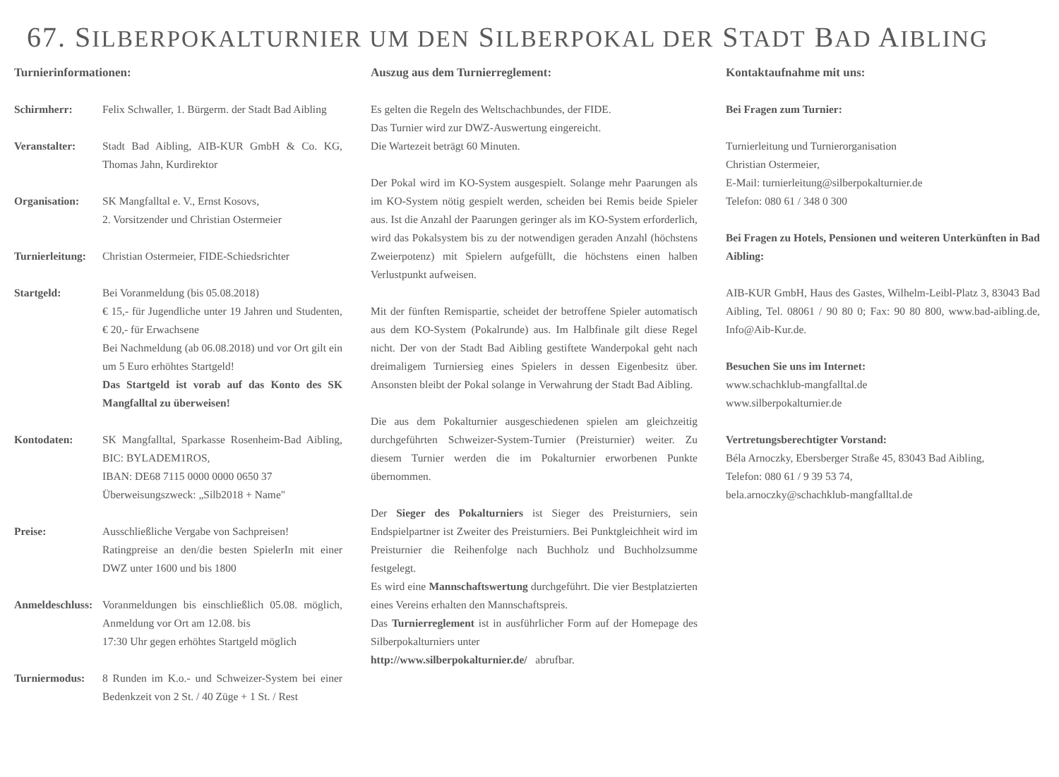67. SILBERPOKALTURNIER UM DEN SILBERPOKAL DER STADT BAD AIBLING
Turnierinformationen:
Schirmherr: Felix Schwaller, 1. Bürgerm. der Stadt Bad Aibling
Veranstalter: Stadt Bad Aibling, AIB-KUR GmbH & Co. KG, Thomas Jahn, Kurdirektor
Organisation: SK Mangfalltal e. V., Ernst Kosovs,
2. Vorsitzender und Christian Ostermeier
Turnierleitung:
Christian Ostermeier, FIDE-Schiedsrichter
Startgeld: Bei Voranmeldung (bis 05.08.2018)
€ 15,- für Jugendliche unter 19 Jahren und Studenten, € 20,- für Erwachsene
Bei Nachmeldung (ab 06.08.2018) und vor Ort gilt ein um 5 Euro erhöhtes Startgeld!
Das Startgeld ist vorab auf das Konto des SK Mangfalltal zu überweisen!
Kontodaten: SK Mangfalltal, Sparkasse Rosenheim-Bad Aibling, BIC: BYLADEM1ROS,
IBAN: DE68 7115 0000 0000 0650 37
Überweisungszweck: „Silb2018 + Name"
Preise: Ausschließliche Vergabe von Sachpreisen!
Ratingpreise an den/die besten SpielerIn mit einer DWZ unter 1600 und bis 1800
Anmeldeschluss:
Voranmeldungen bis einschließlich 05.08. möglich, Anmeldung vor Ort am 12.08. bis
17:30 Uhr gegen erhöhtes Startgeld möglich
Turniermodus: 8 Runden im K.o.- und Schweizer-System bei einer Bedenkzeit von 2 St. / 40 Züge + 1 St. / Rest
Auszug aus dem Turnierreglement:
Es gelten die Regeln des Weltschachbundes, der FIDE.
Das Turnier wird zur DWZ-Auswertung eingereicht.
Die Wartezeit beträgt 60 Minuten.
Der Pokal wird im KO-System ausgespielt. Solange mehr Paarungen als im KO-System nötig gespielt werden, scheiden bei Remis beide Spieler aus. Ist die Anzahl der Paarungen geringer als im KO-System erforderlich, wird das Pokalsystem bis zu der notwendigen geraden Anzahl (höchstens Zweierpotenz) mit Spielern aufgefüllt, die höchstens einen halben Verlustpunkt aufweisen.
Mit der fünften Remispartie, scheidet der betroffene Spieler automatisch aus dem KO-System (Pokalrunde) aus. Im Halbfinale gilt diese Regel nicht. Der von der Stadt Bad Aibling gestiftete Wanderpokal geht nach dreimaligem Turniersieg eines Spielers in dessen Eigenbesitz über. Ansonsten bleibt der Pokal solange in Verwahrung der Stadt Bad Aibling.
Die aus dem Pokalturnier ausgeschiedenen spielen am gleichzeitig durchgeführten Schweizer-System-Turnier (Preisturnier) weiter. Zu diesem Turnier werden die im Pokalturnier erworbenen Punkte übernommen.
Der Sieger des Pokalturniers ist Sieger des Preisturniers, sein Endspielpartner ist Zweiter des Preisturniers. Bei Punktgleichheit wird im Preisturnier die Reihenfolge nach Buchholz und Buchholzsumme festgelegt.
Es wird eine Mannschaftswertung durchgeführt. Die vier Bestplatzierten eines Vereins erhalten den Mannschaftspreis.
Das Turnierreglement ist in ausführlicher Form auf der Homepage des Silberpokalturniers unter
http://www.silberpokalturnier.de/ abrufbar.
Kontaktaufnahme mit uns:
Bei Fragen zum Turnier:
Turnierleitung und Turnierorganisation
Christian Ostermeier,
E-Mail: turnierleitung@silberpokalturnier.de
Telefon: 080 61 / 348 0 300
Bei Fragen zu Hotels, Pensionen und weiteren Unterkünften in Bad Aibling:
AIB-KUR GmbH, Haus des Gastes, Wilhelm-Leibl-Platz 3, 83043 Bad Aibling, Tel. 08061 / 90 80 0; Fax: 90 80 800, www.bad-aibling.de, Info@Aib-Kur.de.
Besuchen Sie uns im Internet:
www.schachklub-mangfalltal.de
www.silberpokalturnier.de
Vertretungsberechtigter Vorstand:
Béla Arnoczky, Ebersberger Straße 45, 83043 Bad Aibling,
Telefon: 080 61 / 9 39 53 74,
bela.arnoczky@schachklub-mangfalltal.de